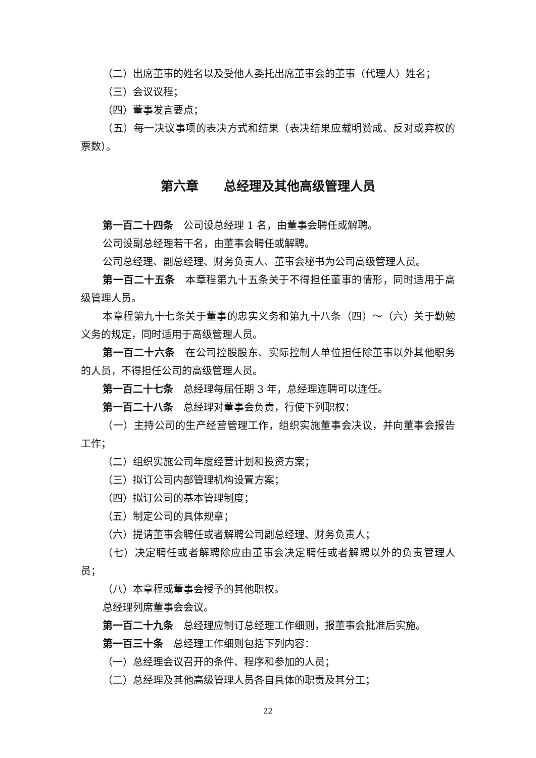（二）出席董事的姓名以及受他人委托出席董事会的董事（代理人）姓名；
（三）会议议程；
（四）董事发言要点；
（五）每一决议事项的表决方式和结果（表决结果应载明赞成、反对或弃权的票数）。
第六章　　总经理及其他高级管理人员
第一百二十四条　公司设总经理 1 名，由董事会聘任或解聘。
公司设副总经理若干名，由董事会聘任或解聘。
公司总经理、副总经理、财务负责人、董事会秘书为公司高级管理人员。
第一百二十五条　本章程第九十五条关于不得担任董事的情形，同时适用于高级管理人员。
本章程第九十七条关于董事的忠实义务和第九十八条（四）～（六）关于勤勉义务的规定，同时适用于高级管理人员。
第一百二十六条　在公司控股股东、实际控制人单位担任除董事以外其他职务的人员，不得担任公司的高级管理人员。
第一百二十七条　总经理每届任期 3 年，总经理连聘可以连任。
第一百二十八条　总经理对董事会负责，行使下列职权：
（一）主持公司的生产经营管理工作，组织实施董事会决议，并向董事会报告工作；
（二）组织实施公司年度经营计划和投资方案；
（三）拟订公司内部管理机构设置方案；
（四）拟订公司的基本管理制度；
（五）制定公司的具体规章；
（六）提请董事会聘任或者解聘公司副总经理、财务负责人；
（七）决定聘任或者解聘除应由董事会决定聘任或者解聘以外的负责管理人员；
（八）本章程或董事会授予的其他职权。
总经理列席董事会会议。
第一百二十九条　总经理应制订总经理工作细则，报董事会批准后实施。
第一百三十条　总经理工作细则包括下列内容：
（一）总经理会议召开的条件、程序和参加的人员；
（二）总经理及其他高级管理人员各自具体的职责及其分工；
22